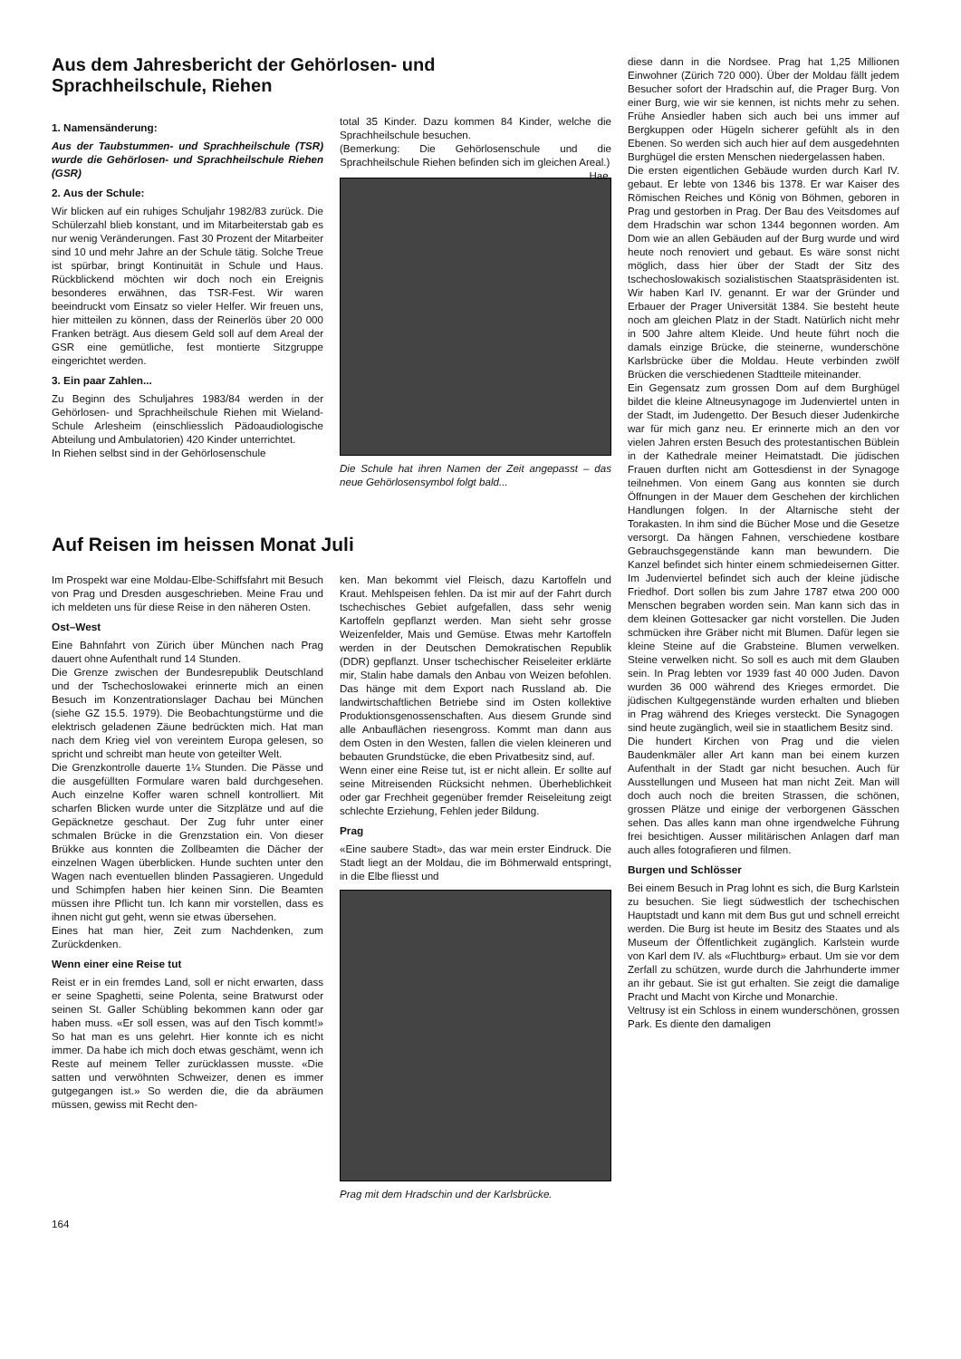Aus dem Jahresbericht der Gehörlosen- und
Sprachheilschule, Riehen
1. Namensänderung:
Aus der Taubstummen- und Sprachheilschule (TSR) wurde die Gehörlosen- und Sprachheilschule Riehen (GSR)
2. Aus der Schule:
Wir blicken auf ein ruhiges Schuljahr 1982/83 zurück. Die Schülerzahl blieb konstant, und im Mitarbeiterstab gab es nur wenig Veränderungen. Fast 30 Prozent der Mitarbeiter sind 10 und mehr Jahre an der Schule tätig. Solche Treue ist spürbar, bringt Kontinuität in Schule und Haus. Rückblickend möchten wir doch noch ein Ereignis besonderes erwähnen, das TSR-Fest. Wir waren beeindruckt vom Einsatz so vieler Helfer. Wir freuen uns, hier mitteilen zu können, dass der Reinerlös über 20 000 Franken beträgt. Aus diesem Geld soll auf dem Areal der GSR eine gemütliche, fest montierte Sitzgruppe eingerichtet werden.
3. Ein paar Zahlen...
Zu Beginn des Schuljahres 1983/84 werden in der Gehörlosen- und Sprachheilschule Riehen mit Wieland-Schule Arlesheim (einschliesslich Pädoaudiologische Abteilung und Ambulatorien) 420 Kinder unterrichtet.
In Riehen selbst sind in der Gehörlosenschule
total 35 Kinder. Dazu kommen 84 Kinder, welche die Sprachheilschule besuchen.
(Bemerkung: Die Gehörlosenschule und die Sprachheilschule Riehen befinden sich im gleichen Areal.) Hae.
Die Schule hat ihren Namen der Zeit angepasst – das neue Gehörlosensymbol folgt bald...
Auf Reisen im heissen Monat Juli
Im Prospekt war eine Moldau-Elbe-Schiffsfahrt mit Besuch von Prag und Dresden ausgeschrieben. Meine Frau und ich meldeten uns für diese Reise in den näheren Osten.
Ost–West
Eine Bahnfahrt von Zürich über München nach Prag dauert ohne Aufenthalt rund 14 Stunden.
Die Grenze zwischen der Bundesrepublik Deutschland und der Tschechoslowakei erinnerte mich an einen Besuch im Konzentrationslager Dachau bei München (siehe GZ 15.5. 1979). Die Beobachtungstürme und die elektrisch geladenen Zäune bedrückten mich. Hat man nach dem Krieg viel von vereintem Europa gelesen, so spricht und schreibt man heute von geteilter Welt.
Die Grenzkontrolle dauerte 1¼ Stunden. Die Pässe und die ausgefüllten Formulare waren bald durchgesehen. Auch einzelne Koffer waren schnell kontrolliert. Mit scharfen Blicken wurde unter die Sitzplätze und auf die Gepäcknetze geschaut. Der Zug fuhr unter einer schmalen Brücke in die Grenzstation ein. Von dieser Brükke aus konnten die Zollbeamten die Dächer der einzelnen Wagen überblicken. Hunde suchten unter den Wagen nach eventuellen blinden Passagieren. Ungeduld und Schimpfen haben hier keinen Sinn. Die Beamten müssen ihre Pflicht tun. Ich kann mir vorstellen, dass es ihnen nicht gut geht, wenn sie etwas übersehen.
Eines hat man hier, Zeit zum Nachdenken, zum Zurückdenken.
Wenn einer eine Reise tut
Reist er in ein fremdes Land, soll er nicht erwarten, dass er seine Spaghetti, seine Polenta, seine Bratwurst oder seinen St. Galler Schübling bekommen kann oder gar haben muss. «Er soll essen, was auf den Tisch kommt!» So hat man es uns gelehrt. Hier konnte ich es nicht immer. Da habe ich mich doch etwas geschämt, wenn ich Reste auf meinem Teller zurücklassen musste. «Die satten und verwöhnten Schweizer, denen es immer gutgegangen ist.» So werden die, die da abräumen müssen, gewiss mit Recht den-
ken. Man bekommt viel Fleisch, dazu Kartoffeln und Kraut. Mehlspeisen fehlen. Da ist mir auf der Fahrt durch tschechisches Gebiet aufgefallen, dass sehr wenig Kartoffeln gepflanzt werden. Man sieht sehr grosse Weizenfelder, Mais und Gemüse. Etwas mehr Kartoffeln werden in der Deutschen Demokratischen Republik (DDR) gepflanzt. Unser tschechischer Reiseleiter erklärte mir, Stalin habe damals den Anbau von Weizen befohlen. Das hänge mit dem Export nach Russland ab. Die landwirtschaftlichen Betriebe sind im Osten kollektive Produktionsgenossenschaften. Aus diesem Grunde sind alle Anbauflächen riesengross. Kommt man dann aus dem Osten in den Westen, fallen die vielen kleineren und bebauten Grundstücke, die eben Privatbesitz sind, auf.
Wenn einer eine Reise tut, ist er nicht allein. Er sollte auf seine Mitreisenden Rücksicht nehmen. Überheblichkeit oder gar Frechheit gegenüber fremder Reiseleitung zeigt schlechte Erziehung, Fehlen jeder Bildung.
Prag
«Eine saubere Stadt», das war mein erster Eindruck. Die Stadt liegt an der Moldau, die im Böhmerwald entspringt, in die Elbe fliesst und
Prag mit dem Hradschin und der Karlsbrücke.
diese dann in die Nordsee. Prag hat 1,25 Millionen Einwohner (Zürich 720 000). Über der Moldau fällt jedem Besucher sofort der Hradschin auf, die Prager Burg. Von einer Burg, wie wir sie kennen, ist nichts mehr zu sehen. Frühe Ansiedler haben sich auch bei uns immer auf Bergkuppen oder Hügeln sicherer gefühlt als in den Ebenen. So werden sich auch hier auf dem ausgedehnten Burghügel die ersten Menschen niedergelassen haben.
Die ersten eigentlichen Gebäude wurden durch Karl IV. gebaut. Er lebte von 1346 bis 1378. Er war Kaiser des Römischen Reiches und König von Böhmen, geboren in Prag und gestorben in Prag. Der Bau des Veitsdomes auf dem Hradschin war schon 1344 begonnen worden. Am Dom wie an allen Gebäuden auf der Burg wurde und wird heute noch renoviert und gebaut. Es wäre sonst nicht möglich, dass hier über der Stadt der Sitz des tschechoslowakisch sozialistischen Staatspräsidenten ist. Wir haben Karl IV. genannt. Er war der Gründer und Erbauer der Prager Universität 1384. Sie besteht heute noch am gleichen Platz in der Stadt. Natürlich nicht mehr in 500 Jahre altem Kleide. Und heute führt noch die damals einzige Brücke, die steinerne, wunderschöne Karlsbrücke über die Moldau. Heute verbinden zwölf Brücken die verschiedenen Stadtteile miteinander.
Ein Gegensatz zum grossen Dom auf dem Burghügel bildet die kleine Altneusynagoge im Judenviertel unten in der Stadt, im Judengetto. Der Besuch dieser Judenkirche war für mich ganz neu. Er erinnerte mich an den vor vielen Jahren ersten Besuch des protestantischen Büblein in der Kathedrale meiner Heimatstadt. Die jüdischen Frauen durften nicht am Gottesdienst in der Synagoge teilnehmen. Von einem Gang aus konnten sie durch Öffnungen in der Mauer dem Geschehen der kirchlichen Handlungen folgen. In der Altarnische steht der Torakasten. In ihm sind die Bücher Mose und die Gesetze versorgt. Da hängen Fahnen, verschiedene kostbare Gebrauchsgegenstände kann man bewundern. Die Kanzel befindet sich hinter einem schmiedeisernen Gitter. Im Judenviertel befindet sich auch der kleine jüdische Friedhof. Dort sollen bis zum Jahre 1787 etwa 200 000 Menschen begraben worden sein. Man kann sich das in dem kleinen Gottesacker gar nicht vorstellen. Die Juden schmücken ihre Gräber nicht mit Blumen. Dafür legen sie kleine Steine auf die Grabsteine. Blumen verwelken. Steine verwelken nicht. So soll es auch mit dem Glauben sein. In Prag lebten vor 1939 fast 40 000 Juden. Davon wurden 36 000 während des Krieges ermordet. Die jüdischen Kultgegenstände wurden erhalten und blieben in Prag während des Krieges versteckt. Die Synagogen sind heute zugänglich, weil sie in staatlichem Besitz sind.
Die hundert Kirchen von Prag und die vielen Baudenkmäler aller Art kann man bei einem kurzen Aufenthalt in der Stadt gar nicht besuchen. Auch für Ausstellungen und Museen hat man nicht Zeit. Man will doch auch noch die breiten Strassen, die schönen, grossen Plätze und einige der verborgenen Gässchen sehen. Das alles kann man ohne irgendwelche Führung frei besichtigen. Ausser militärischen Anlagen darf man auch alles fotografieren und filmen.
Burgen und Schlösser
Bei einem Besuch in Prag lohnt es sich, die Burg Karlstein zu besuchen. Sie liegt südwestlich der tschechischen Hauptstadt und kann mit dem Bus gut und schnell erreicht werden. Die Burg ist heute im Besitz des Staates und als Museum der Öffentlichkeit zugänglich. Karlstein wurde von Karl dem IV. als «Fluchtburg» erbaut. Um sie vor dem Zerfall zu schützen, wurde durch die Jahrhunderte immer an ihr gebaut. Sie ist gut erhalten. Sie zeigt die damalige Pracht und Macht von Kirche und Monarchie.
Veltrusy ist ein Schloss in einem wunderschönen, grossen Park. Es diente den damaligen
164